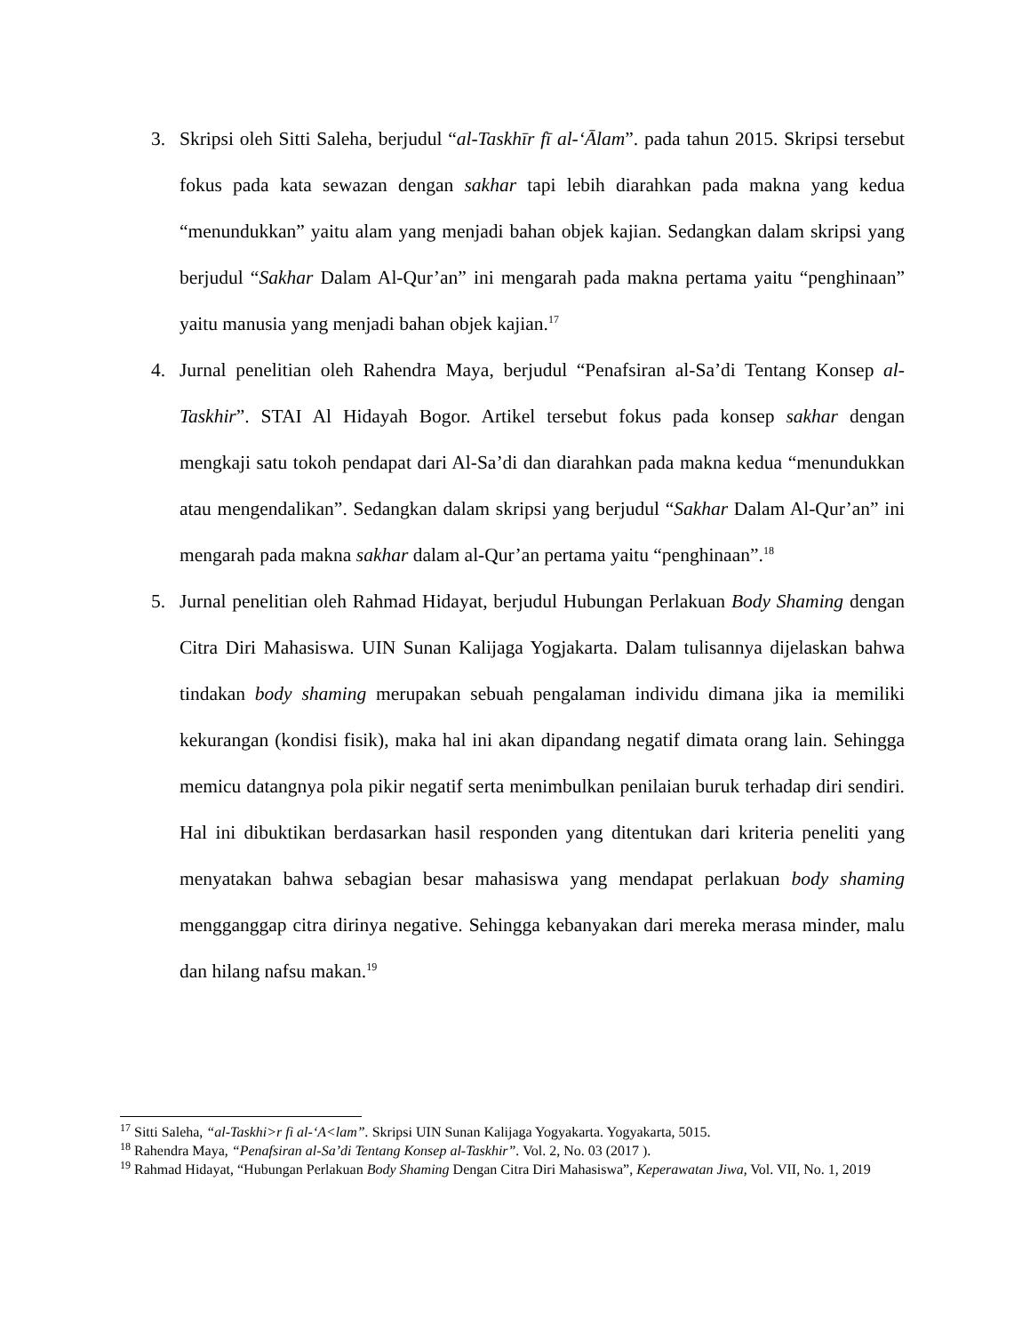3. Skripsi oleh Sitti Saleha, berjudul “al-Taskhīr fī al-‘Ālam”. pada tahun 2015. Skripsi tersebut fokus pada kata sewazan dengan sakhar tapi lebih diarahkan pada makna yang kedua “menundukkan” yaitu alam yang menjadi bahan objek kajian. Sedangkan dalam skripsi yang berjudul “Sakhar Dalam Al-Qur’an” ini mengarah pada makna pertama yaitu “penghinaan” yaitu manusia yang menjadi bahan objek kajian.<sup>17</sup>
4. Jurnal penelitian oleh Rahendra Maya, berjudul “Penafsiran al-Sa’di Tentang Konsep al-Taskhir”. STAI Al Hidayah Bogor. Artikel tersebut fokus pada konsep sakhar dengan mengkaji satu tokoh pendapat dari Al-Sa’di dan diarahkan pada makna kedua “menundukkan atau mengendalikan”. Sedangkan dalam skripsi yang berjudul “Sakhar Dalam Al-Qur’an” ini mengarah pada makna sakhar dalam al-Qur’an pertama yaitu “penghinaan”.<sup>18</sup>
5. Jurnal penelitian oleh Rahmad Hidayat, berjudul Hubungan Perlakuan Body Shaming dengan Citra Diri Mahasiswa. UIN Sunan Kalijaga Yogjakarta. Dalam tulisannya dijelaskan bahwa tindakan body shaming merupakan sebuah pengalaman individu dimana jika ia memiliki kekurangan (kondisi fisik), maka hal ini akan dipandang negatif dimata orang lain. Sehingga memicu datangnya pola pikir negatif serta menimbulkan penilaian buruk terhadap diri sendiri. Hal ini dibuktikan berdasarkan hasil responden yang ditentukan dari kriteria peneliti yang menyatakan bahwa sebagian besar mahasiswa yang mendapat perlakuan body shaming mengganggap citra dirinya negative. Sehingga kebanyakan dari mereka merasa minder, malu dan hilang nafsu makan.<sup>19</sup>
<sup>17</sup> Sitti Saleha, “al-Taskhi>r fi al-‘A<lam”. Skripsi UIN Sunan Kalijaga Yogyakarta. Yogyakarta, 5015.
<sup>18</sup> Rahendra Maya, “Penafsiran al-Sa’di Tentang Konsep al-Taskhir”. Vol. 2, No. 03 (2017 ).
<sup>19</sup> Rahmad Hidayat, “Hubungan Perlakuan Body Shaming Dengan Citra Diri Mahasiswa”, Keperawatan Jiwa, Vol. VII, No. 1, 2019